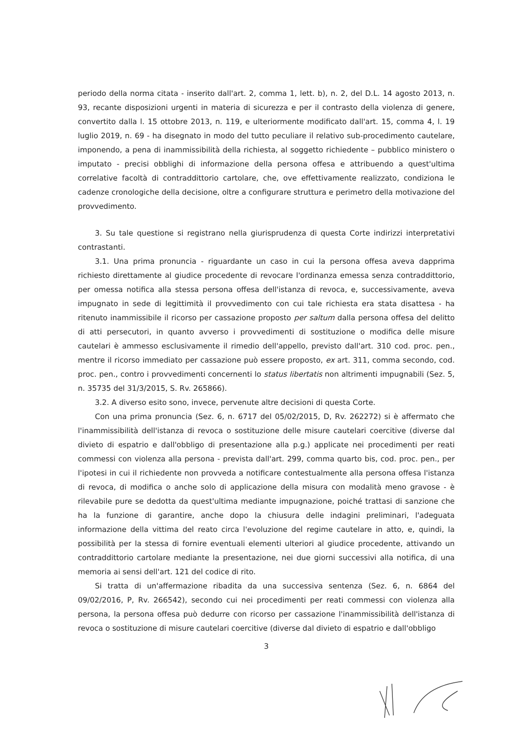periodo della norma citata - inserito dall'art. 2, comma 1, lett. b), n. 2, del D.L. 14 agosto 2013, n. 93, recante disposizioni urgenti in materia di sicurezza e per il contrasto della violenza di genere, convertito dalla l. 15 ottobre 2013, n. 119, e ulteriormente modificato dall'art. 15, comma 4, l. 19 luglio 2019, n. 69 - ha disegnato in modo del tutto peculiare il relativo sub-procedimento cautelare, imponendo, a pena di inammissibilità della richiesta, al soggetto richiedente – pubblico ministero o imputato - precisi obblighi di informazione della persona offesa e attribuendo a quest'ultima correlative facoltà di contraddittorio cartolare, che, ove effettivamente realizzato, condiziona le cadenze cronologiche della decisione, oltre a configurare struttura e perimetro della motivazione del provvedimento.
3. Su tale questione si registrano nella giurisprudenza di questa Corte indirizzi interpretativi contrastanti.
3.1. Una prima pronuncia - riguardante un caso in cui la persona offesa aveva dapprima richiesto direttamente al giudice procedente di revocare l'ordinanza emessa senza contraddittorio, per omessa notifica alla stessa persona offesa dell'istanza di revoca, e, successivamente, aveva impugnato in sede di legittimità il provvedimento con cui tale richiesta era stata disattesa - ha ritenuto inammissibile il ricorso per cassazione proposto per saltum dalla persona offesa del delitto di atti persecutori, in quanto avverso i provvedimenti di sostituzione o modifica delle misure cautelari è ammesso esclusivamente il rimedio dell'appello, previsto dall'art. 310 cod. proc. pen., mentre il ricorso immediato per cassazione può essere proposto, ex art. 311, comma secondo, cod. proc. pen., contro i provvedimenti concernenti lo status libertatis non altrimenti impugnabili (Sez. 5, n. 35735 del 31/3/2015, S. Rv. 265866).
3.2. A diverso esito sono, invece, pervenute altre decisioni di questa Corte.
Con una prima pronuncia (Sez. 6, n. 6717 del 05/02/2015, D, Rv. 262272) si è affermato che l'inammissibilità dell'istanza di revoca o sostituzione delle misure cautelari coercitive (diverse dal divieto di espatrio e dall'obbligo di presentazione alla p.g.) applicate nei procedimenti per reati commessi con violenza alla persona - prevista dall'art. 299, comma quarto bis, cod. proc. pen., per l'ipotesi in cui il richiedente non provveda a notificare contestualmente alla persona offesa l'istanza di revoca, di modifica o anche solo di applicazione della misura con modalità meno gravose - è rilevabile pure se dedotta da quest'ultima mediante impugnazione, poiché trattasi di sanzione che ha la funzione di garantire, anche dopo la chiusura delle indagini preliminari, l'adeguata informazione della vittima del reato circa l'evoluzione del regime cautelare in atto, e, quindi, la possibilità per la stessa di fornire eventuali elementi ulteriori al giudice procedente, attivando un contraddittorio cartolare mediante la presentazione, nei due giorni successivi alla notifica, di una memoria ai sensi dell'art. 121 del codice di rito.
Si tratta di un'affermazione ribadita da una successiva sentenza (Sez. 6, n. 6864 del 09/02/2016, P, Rv. 266542), secondo cui nei procedimenti per reati commessi con violenza alla persona, la persona offesa può dedurre con ricorso per cassazione l'inammissibilità dell'istanza di revoca o sostituzione di misure cautelari coercitive (diverse dal divieto di espatrio e dall'obbligo
3